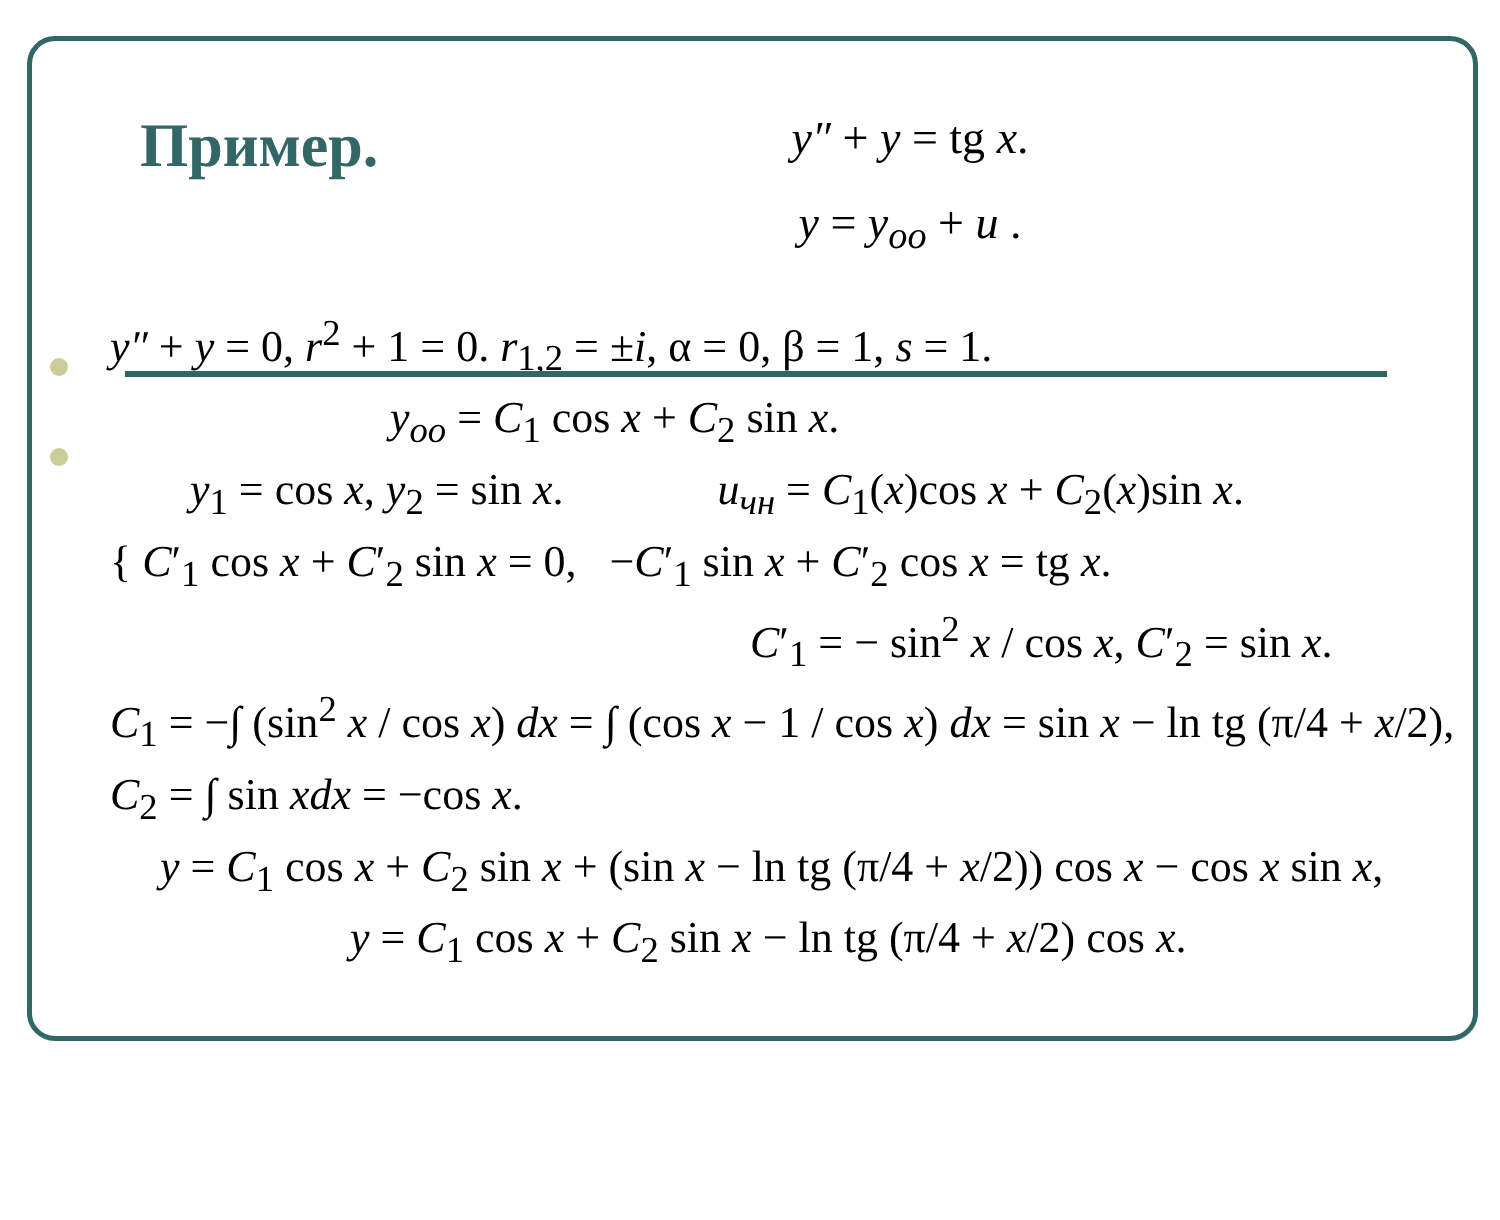Пример.
y″ + y = tg x.
y = y<sub>оо</sub> + u .
y″ + y = 0, r<sup>2</sup> + 1 = 0. r<sub>1,2</sub> = ±i, α = 0, β = 1, s = 1.
y<sub>oo</sub> = C<sub>1</sub> cos x + C<sub>2</sub> sin x.
y<sub>1</sub> = cos x, y<sub>2</sub> = sin x. u<sub>чн</sub> = C<sub>1</sub>(x)cos x + C<sub>2</sub>(x)sin x.
{ C′<sub>1</sub> cos x + C′<sub>2</sub> sin x = 0, −C′<sub>1</sub> sin x + C′<sub>2</sub> cos x = tg x.
C′<sub>1</sub> = − sin<sup>2</sup> x / cos x, C′<sub>2</sub> = sin x.
C<sub>1</sub> = −∫ (sin<sup>2</sup> x / cos x) dx = ∫ (cos x − 1 / cos x) dx = sin x − ln tg (π/4 + x/2),
C<sub>2</sub> = ∫ sin xdx = −cos x.
y = C<sub>1</sub> cos x + C<sub>2</sub> sin x + (sin x − ln tg (π/4 + x/2)) cos x − cos x sin x,
y = C<sub>1</sub> cos x + C<sub>2</sub> sin x − ln tg (π/4 + x/2) cos x.